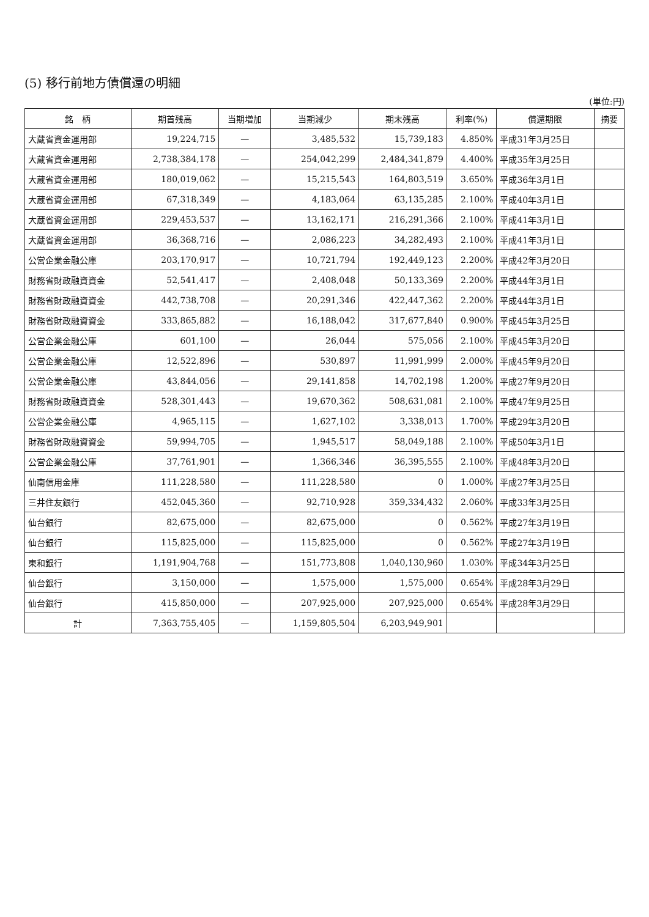(5) 移行前地方債償還の明細
(単位:円)
| 銘 柄 | 期首残高 | 当期増加 | 当期減少 | 期末残高 | 利率(%) | 償還期限 | 摘要 |
| --- | --- | --- | --- | --- | --- | --- | --- |
| 大蔵省資金運用部 | 19,224,715 | — | 3,485,532 | 15,739,183 | 4.850% | 平成31年3月25日 | |
| 大蔵省資金運用部 | 2,738,384,178 | — | 254,042,299 | 2,484,341,879 | 4.400% | 平成35年3月25日 | |
| 大蔵省資金運用部 | 180,019,062 | — | 15,215,543 | 164,803,519 | 3.650% | 平成36年3月1日 | |
| 大蔵省資金運用部 | 67,318,349 | — | 4,183,064 | 63,135,285 | 2.100% | 平成40年3月1日 | |
| 大蔵省資金運用部 | 229,453,537 | — | 13,162,171 | 216,291,366 | 2.100% | 平成41年3月1日 | |
| 大蔵省資金運用部 | 36,368,716 | — | 2,086,223 | 34,282,493 | 2.100% | 平成41年3月1日 | |
| 公営企業金融公庫 | 203,170,917 | — | 10,721,794 | 192,449,123 | 2.200% | 平成42年3月20日 | |
| 財務省財政融資資金 | 52,541,417 | — | 2,408,048 | 50,133,369 | 2.200% | 平成44年3月1日 | |
| 財務省財政融資資金 | 442,738,708 | — | 20,291,346 | 422,447,362 | 2.200% | 平成44年3月1日 | |
| 財務省財政融資資金 | 333,865,882 | — | 16,188,042 | 317,677,840 | 0.900% | 平成45年3月25日 | |
| 公営企業金融公庫 | 601,100 | — | 26,044 | 575,056 | 2.100% | 平成45年3月20日 | |
| 公営企業金融公庫 | 12,522,896 | — | 530,897 | 11,991,999 | 2.000% | 平成45年9月20日 | |
| 公営企業金融公庫 | 43,844,056 | — | 29,141,858 | 14,702,198 | 1.200% | 平成27年9月20日 | |
| 財務省財政融資資金 | 528,301,443 | — | 19,670,362 | 508,631,081 | 2.100% | 平成47年9月25日 | |
| 公営企業金融公庫 | 4,965,115 | — | 1,627,102 | 3,338,013 | 1.700% | 平成29年3月20日 | |
| 財務省財政融資資金 | 59,994,705 | — | 1,945,517 | 58,049,188 | 2.100% | 平成50年3月1日 | |
| 公営企業金融公庫 | 37,761,901 | — | 1,366,346 | 36,395,555 | 2.100% | 平成48年3月20日 | |
| 仙南信用金庫 | 111,228,580 | — | 111,228,580 | 0 | 1.000% | 平成27年3月25日 | |
| 三井住友銀行 | 452,045,360 | — | 92,710,928 | 359,334,432 | 2.060% | 平成33年3月25日 | |
| 仙台銀行 | 82,675,000 | — | 82,675,000 | 0 | 0.562% | 平成27年3月19日 | |
| 仙台銀行 | 115,825,000 | — | 115,825,000 | 0 | 0.562% | 平成27年3月19日 | |
| 東和銀行 | 1,191,904,768 | — | 151,773,808 | 1,040,130,960 | 1.030% | 平成34年3月25日 | |
| 仙台銀行 | 3,150,000 | — | 1,575,000 | 1,575,000 | 0.654% | 平成28年3月29日 | |
| 仙台銀行 | 415,850,000 | — | 207,925,000 | 207,925,000 | 0.654% | 平成28年3月29日 | |
| 計 | 7,363,755,405 | — | 1,159,805,504 | 6,203,949,901 | | | |